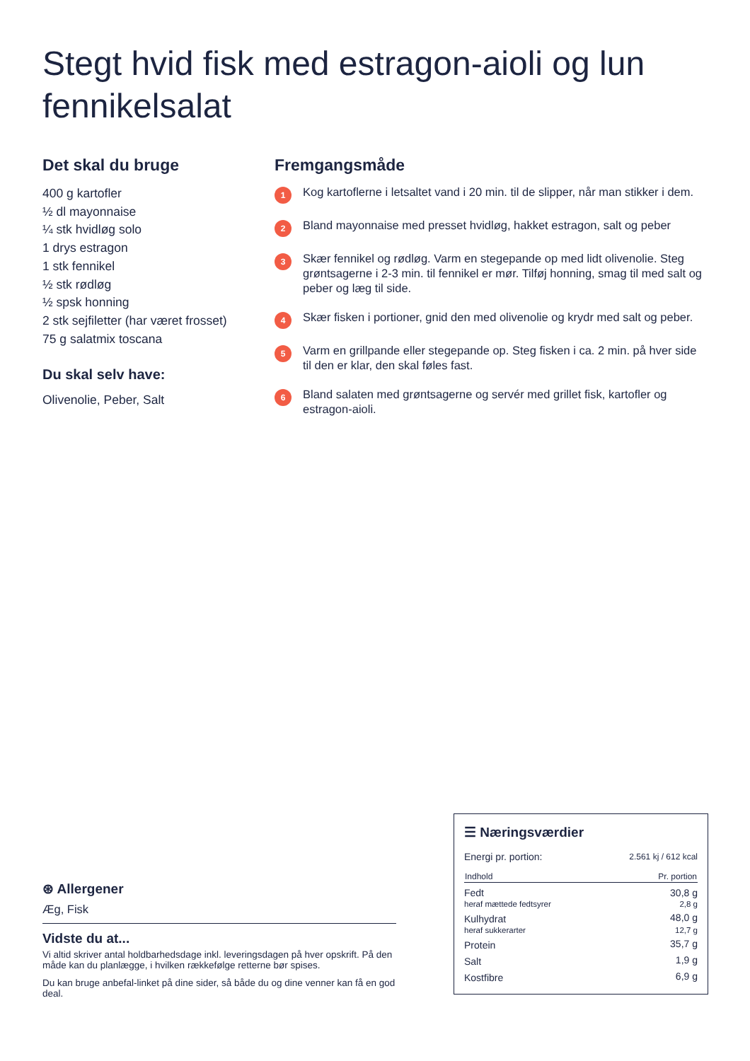Stegt hvid fisk med estragon-aioli og lun fennikelsalat
Det skal du bruge
400 g kartofler
½ dl mayonnaise
¼ stk hvidløg solo
1 drys estragon
1 stk fennikel
½ stk rødløg
½ spsk honning
2 stk sejfiletter (har været frosset)
75 g salatmix toscana
Du skal selv have:
Olivenolie, Peber, Salt
Fremgangsmåde
1 Kog kartoflerne i letsaltet vand i 20 min. til de slipper, når man stikker i dem.
2 Bland mayonnaise med presset hvidløg, hakket estragon, salt og peber
3 Skær fennikel og rødløg. Varm en stegepande op med lidt olivenolie. Steg grøntsagerne i 2-3 min. til fennikel er mør. Tilføj honning, smag til med salt og peber og læg til side.
4 Skær fisken i portioner, gnid den med olivenolie og krydr med salt og peber.
5 Varm en grillpande eller stegepande op. Steg fisken i ca. 2 min. på hver side til den er klar, den skal føles fast.
6 Bland salaten med grøntsagerne og servér med grillet fisk, kartofler og estragon-aioli.
⊛ Allergener
Æg, Fisk
Vidste du at...
Vi altid skriver antal holdbarhedsdage inkl. leveringsdagen på hver opskrift. På den måde kan du planlægge, i hvilken rækkefølge retterne bør spises.
Du kan bruge anbefal-linket på dine sider, så både du og dine venner kan få en god deal.
☰ Næringsværdier
| Energi pr. portion: | 2.561 kj / 612 kcal |
| Indhold | Pr. portion |
| Fedt | 30,8 g |
| heraf mættede fedtsyrer | 2,8 g |
| Kulhydrat | 48,0 g |
| heraf sukkerarter | 12,7 g |
| Protein | 35,7 g |
| Salt | 1,9 g |
| Kostfibre | 6,9 g |